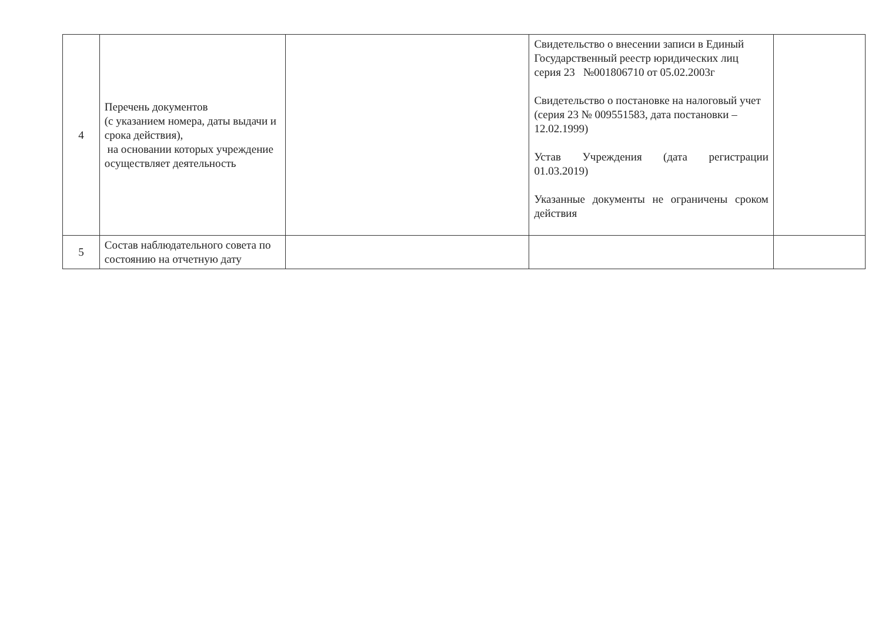| 4 | Перечень документов (с указанием номера, даты выдачи и срока действия), на основании которых учреждение осуществляет деятельность | | Свидетельство о внесении записи в Единый Государственный реестр юридических лиц серия 23 №001806710 от 05.02.2003г Свидетельство о постановке на налоговый учет (серия 23 № 009551583, дата постановки – 12.02.1999) Устав Учреждения (дата регистрации 01.03.2019) Указанные документы не ограничены сроком действия | |
| 5 | Состав наблюдательного совета по состоянию на отчетную дату | | | |